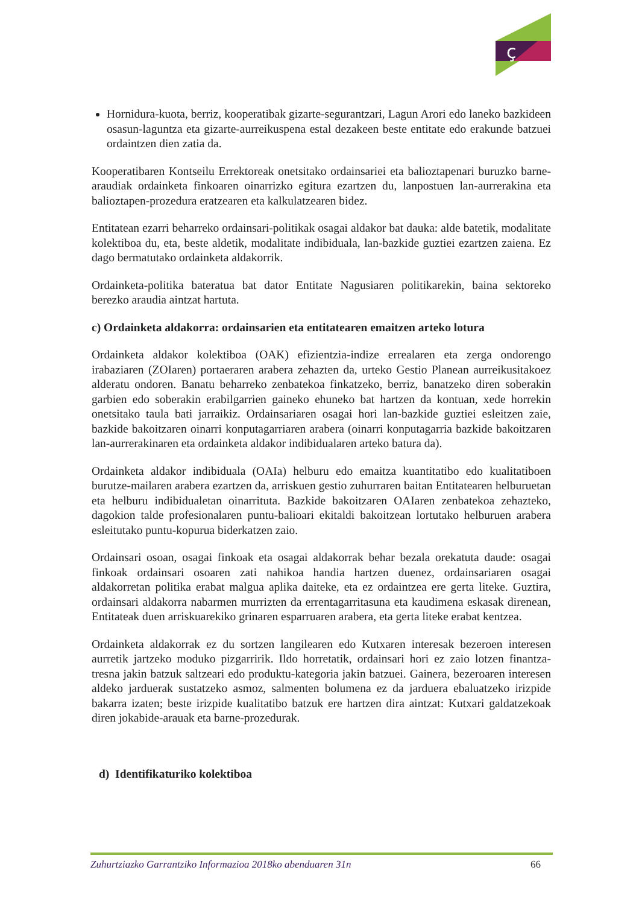ç
Hornidura-kuota, berriz, kooperatibak gizarte-segurantzari, Lagun Arori edo laneko bazkideen osasun-laguntza eta gizarte-aurreikuspena estal dezakeen beste entitate edo erakunde batzuei ordaintzen dien zatia da.
Kooperatibaren Kontseilu Errektoreak onetsitako ordainsariei eta balioztapenari buruzko barne-araudiak ordainketa finkoaren oinarrizko egitura ezartzen du, lanpostuen lan-aurrerakina eta balioztapen-prozedura eratzearen eta kalkulatzearen bidez.
Entitatean ezarri beharreko ordainsari-politikak osagai aldakor bat dauka: alde batetik, modalitate kolektiboa du, eta, beste aldetik, modalitate indibiduala, lan-bazkide guztiei ezartzen zaiena. Ez dago bermatutako ordainketa aldakorrik.
Ordainketa-politika bateratua bat dator Entitate Nagusiaren politikarekin, baina sektoreko berezko araudia aintzat hartuta.
c) Ordainketa aldakorra: ordainsarien eta entitatearen emaitzen arteko lotura
Ordainketa aldakor kolektiboa (OAK) efizientzia-indize errealaren eta zerga ondorengo irabaziaren (ZOIaren) portaeraren arabera zehazten da, urteko Gestio Planean aurreikusitakoez alderatu ondoren. Banatu beharreko zenbatekoa finkatzeko, berriz, banatzeko diren soberakin garbien edo soberakin erabilgarrien gaineko ehuneko bat hartzen da kontuan, xede horrekin onetsitako taula bati jarraikiz. Ordainsariaren osagai hori lan-bazkide guztiei esleitzen zaie, bazkide bakoitzaren oinarri konputagarriaren arabera (oinarri konputagarria bazkide bakoitzaren lan-aurrerakinaren eta ordainketa aldakor indibidualaren arteko batura da).
Ordainketa aldakor indibiduala (OAIa) helburu edo emaitza kuantitatibo edo kualitatiboen burutze-mailaren arabera ezartzen da, arriskuen gestio zuhurraren baitan Entitatearen helburuetan eta helburu indibidualetan oinarrituta. Bazkide bakoitzaren OAIaren zenbatekoa zehazteko, dagokion talde profesionalaren puntu-balioari ekitaldi bakoitzean lortutako helburuen arabera esleitutako puntu-kopurua biderkatzen zaio.
Ordainsari osoan, osagai finkoak eta osagai aldakorrak behar bezala orekatuta daude: osagai finkoak ordainsari osoaren zati nahikoa handia hartzen duenez, ordainsariaren osagai aldakorretan politika erabat malgua aplika daiteke, eta ez ordaintzea ere gerta liteke. Guztira, ordainsari aldakorra nabarmen murrizten da errentagarritasuna eta kaudimena eskasak direnean, Entitateak duen arriskuarekiko grinaren esparruaren arabera, eta gerta liteke erabat kentzea.
Ordainketa aldakorrak ez du sortzen langilearen edo Kutxaren interesak bezeroen interesen aurretik jartzeko moduko pizgarririk. Ildo horretatik, ordainsari hori ez zaio lotzen finantza-tresna jakin batzuk saltzeari edo produktu-kategoria jakin batzuei. Gainera, bezeroaren interesen aldeko jarduerak sustatzeko asmoz, salmenten bolumena ez da jarduera ebaluatzeko irizpide bakarra izaten; beste irizpide kualitatibo batzuk ere hartzen dira aintzat: Kutxari galdatzekoak diren jokabide-arauak eta barne-prozedurak.
d) Identifikaturiko kolektiboa
Zuhurtziazko Garrantziko Informazioa 2018ko abenduaren 31n 66